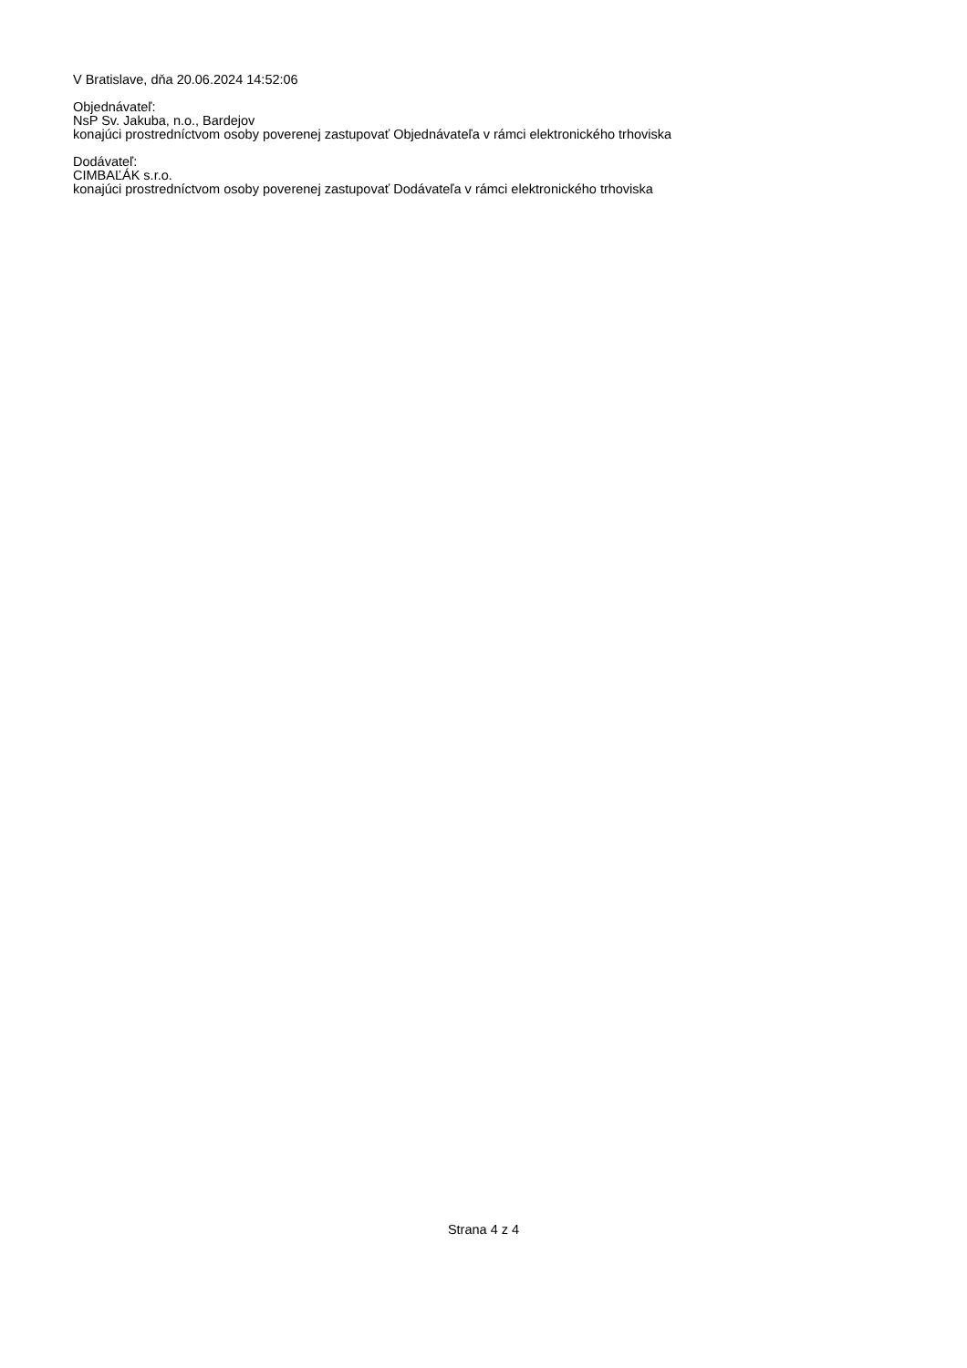V Bratislave, dňa 20.06.2024 14:52:06
Objednávateľ:
NsP Sv. Jakuba, n.o., Bardejov
konajúci prostredníctvom osoby poverenej zastupovať Objednávateľa v rámci elektronického trhoviska
Dodávateľ:
CIMBAĽÁK s.r.o.
konajúci prostredníctvom osoby poverenej zastupovať Dodávateľa v rámci elektronického trhoviska
Strana 4 z 4